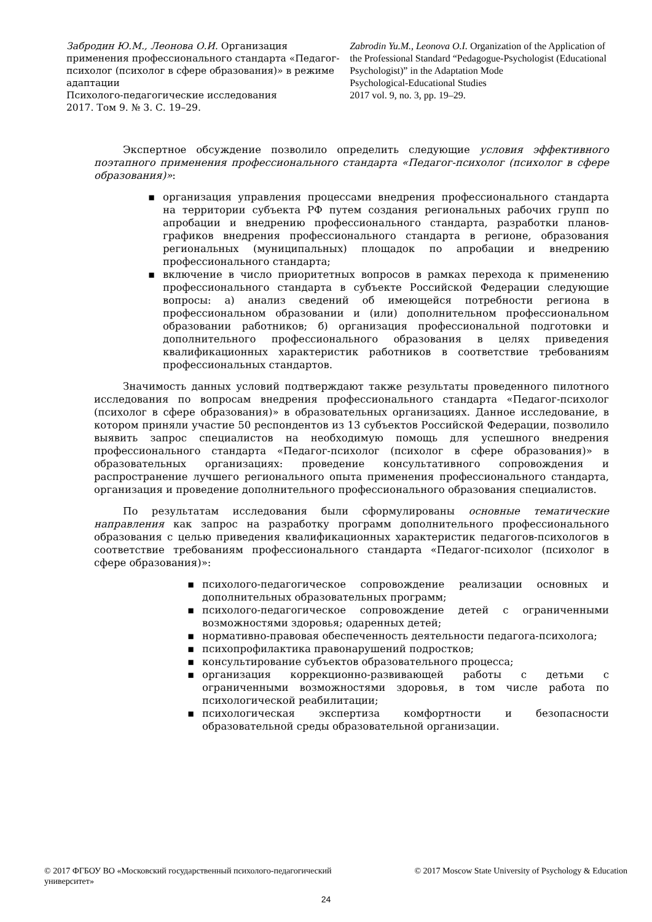Забродин Ю.М., Леонова О.И. Организация применения профессионального стандарта «Педагог-психолог (психолог в сфере образования)» в режиме адаптации
Психолого-педагогические исследования
2017. Том 9. № 3. С. 19–29.
Zabrodin Yu.M., Leonova O.I. Organization of the Application of the Professional Standard “Pedagogue-Psychologist (Educational Psychologist)” in the Adaptation Mode
Psychological-Educational Studies
2017 vol. 9, no. 3, pp. 19–29.
Экспертное обсуждение позволило определить следующие условия эффективного поэтапного применения профессионального стандарта «Педагог-психолог (психолог в сфере образования)»:
▪ организация управления процессами внедрения профессионального стандарта на территории субъекта РФ путем создания региональных рабочих групп по апробации и внедрению профессионального стандарта, разработки планов-графиков внедрения профессионального стандарта в регионе, образования региональных (муниципальных) площадок по апробации и внедрению профессионального стандарта;
▪ включение в число приоритетных вопросов в рамках перехода к применению профессионального стандарта в субъекте Российской Федерации следующие вопросы: а) анализ сведений об имеющейся потребности региона в профессиональном образовании и (или) дополнительном профессиональном образовании работников; б) организация профессиональной подготовки и дополнительного профессионального образования в целях приведения квалификационных характеристик работников в соответствие требованиям профессиональных стандартов.
Значимость данных условий подтверждают также результаты проведенного пилотного исследования по вопросам внедрения профессионального стандарта «Педагог-психолог (психолог в сфере образования)» в образовательных организациях. Данное исследование, в котором приняли участие 50 респондентов из 13 субъектов Российской Федерации, позволило выявить запрос специалистов на необходимую помощь для успешного внедрения профессионального стандарта «Педагог-психолог (психолог в сфере образования)» в образовательных организациях: проведение консультативного сопровождения и распространение лучшего регионального опыта применения профессионального стандарта, организация и проведение дополнительного профессионального образования специалистов.
По результатам исследования были сформулированы основные тематические направления как запрос на разработку программ дополнительного профессионального образования с целью приведения квалификационных характеристик педагогов-психологов в соответствие требованиям профессионального стандарта «Педагог-психолог (психолог в сфере образования)»:
▪ психолого-педагогическое сопровождение реализации основных и дополнительных образовательных программ;
▪ психолого-педагогическое сопровождение детей с ограниченными возможностями здоровья; одаренных детей;
▪ нормативно-правовая обеспеченность деятельности педагога-психолога;
▪ психопрофилактика правонарушений подростков;
▪ консультирование субъектов образовательного процесса;
▪ организация коррекционно-развивающей работы с детьми с ограниченными возможностями здоровья, в том числе работа по психологической реабилитации;
▪ психологическая экспертиза комфортности и безопасности образовательной среды образовательной организации.
© 2017 ФГБОУ ВО «Московский государственный психолого-педагогический университет»
© 2017 Moscow State University of Psychology & Education
24